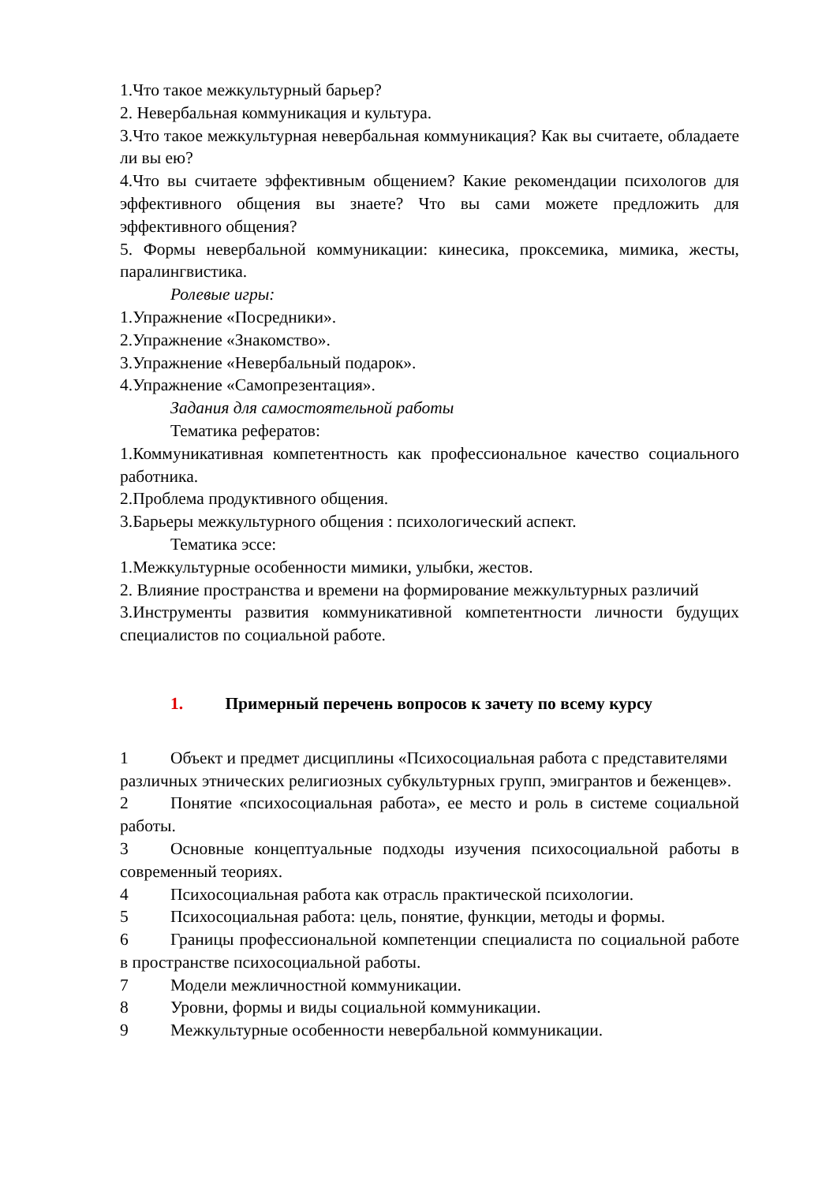1.Что такое межкультурный барьер?
2. Невербальная коммуникация и культура.
3.Что такое межкультурная невербальная коммуникация? Как вы считаете, обладаете ли вы ею?
4.Что вы считаете эффективным общением? Какие рекомендации психологов для эффективного общения вы знаете? Что вы сами можете предложить для эффективного общения?
5. Формы невербальной коммуникации: кинесика, проксемика, мимика, жесты, паралингвистика.
Ролевые игры:
1.Упражнение «Посредники».
2.Упражнение «Знакомство».
3.Упражнение «Невербальный подарок».
4.Упражнение «Самопрезентация».
Задания для самостоятельной работы
Тематика рефератов:
1.Коммуникативная компетентность как профессиональное качество социального работника.
2.Проблема продуктивного общения.
3.Барьеры межкультурного общения : психологический аспект.
Тематика эссе:
1.Межкультурные особенности мимики, улыбки, жестов.
2. Влияние пространства и времени на формирование межкультурных различий
3.Инструменты развития коммуникативной компетентности личности будущих специалистов по социальной работе.
1. Примерный перечень вопросов к зачету по всему курсу
1 Объект и предмет дисциплины «Психосоциальная работа с представителями различных этнических религиозных субкультурных групп, эмигрантов и беженцев».
2 Понятие «психосоциальная работа», ее место и роль в системе социальной работы.
3 Основные концептуальные подходы изучения психосоциальной работы в современный теориях.
4 Психосоциальная работа как отрасль практической психологии.
5 Психосоциальная работа: цель, понятие, функции, методы и формы.
6 Границы профессиональной компетенции специалиста по социальной работе в пространстве психосоциальной работы.
7 Модели межличностной коммуникации.
8 Уровни, формы и виды социальной коммуникации.
9 Межкультурные особенности невербальной коммуникации.